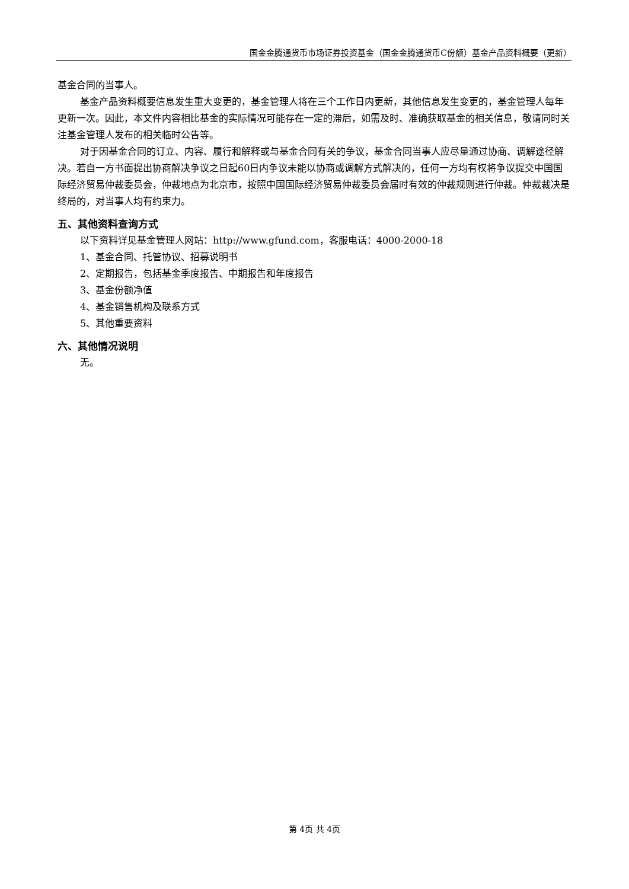国金金腾通货币市场证券投资基金（国金金腾通货币C份额）基金产品资料概要（更新）
基金合同的当事人。
基金产品资料概要信息发生重大变更的，基金管理人将在三个工作日内更新，其他信息发生变更的，基金管理人每年更新一次。因此，本文件内容相比基金的实际情况可能存在一定的滞后，如需及时、准确获取基金的相关信息，敬请同时关注基金管理人发布的相关临时公告等。
对于因基金合同的订立、内容、履行和解释或与基金合同有关的争议，基金合同当事人应尽量通过协商、调解途径解决。若自一方书面提出协商解决争议之日起60日内争议未能以协商或调解方式解决的，任何一方均有权将争议提交中国国际经济贸易仲裁委员会，仲裁地点为北京市，按照中国国际经济贸易仲裁委员会届时有效的仲裁规则进行仲裁。仲裁裁决是终局的，对当事人均有约束力。
五、其他资料查询方式
以下资料详见基金管理人网站：http://www.gfund.com，客服电话：4000-2000-18
1、基金合同、托管协议、招募说明书
2、定期报告，包括基金季度报告、中期报告和年度报告
3、基金份额净值
4、基金销售机构及联系方式
5、其他重要资料
六、其他情况说明
无。
第 4页 共 4页